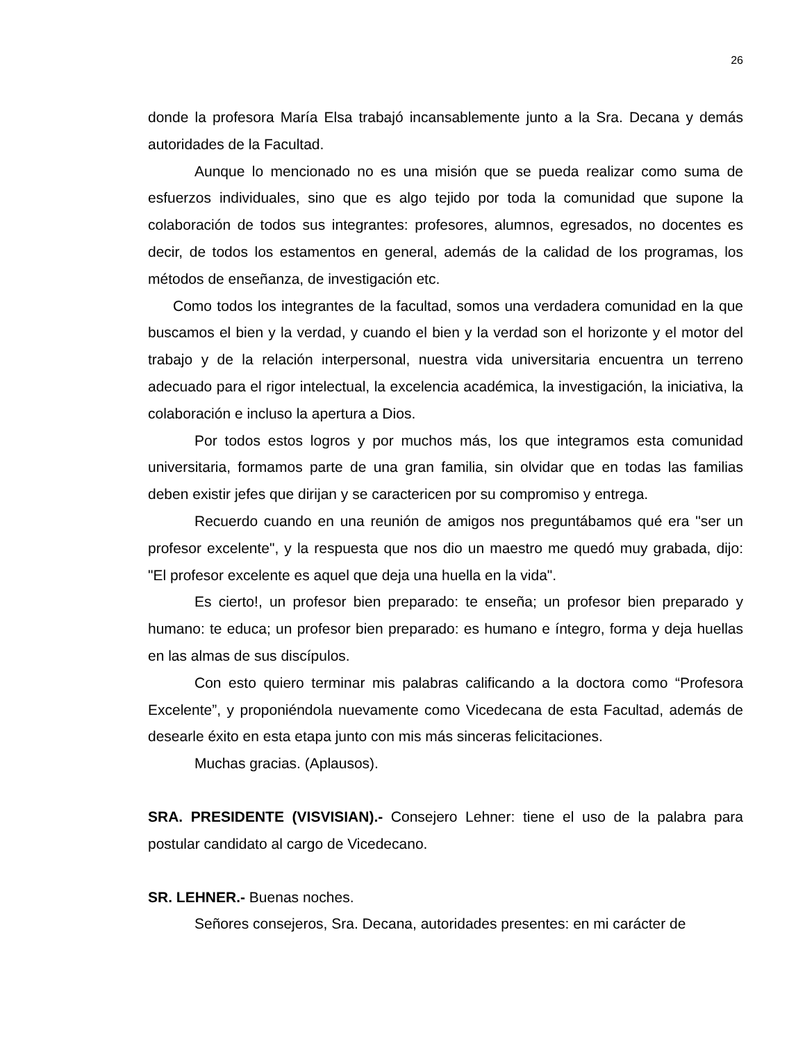26
donde la profesora María Elsa trabajó incansablemente junto a la Sra. Decana y demás autoridades de la Facultad.
Aunque lo mencionado no es una misión que se pueda realizar como suma de esfuerzos individuales, sino que es algo tejido por toda la comunidad que supone la colaboración de todos sus integrantes: profesores, alumnos, egresados, no docentes es decir, de todos los estamentos en general, además de la calidad de los programas, los métodos de enseñanza, de investigación etc.
Como todos los integrantes de la facultad, somos una verdadera comunidad en la que buscamos el bien y la verdad, y cuando el bien y la verdad son el horizonte y el motor del trabajo y de la relación interpersonal, nuestra vida universitaria encuentra un terreno adecuado para el rigor intelectual, la excelencia académica, la investigación, la iniciativa, la colaboración e incluso la apertura a Dios.
Por todos estos logros y por muchos más, los que integramos esta comunidad universitaria, formamos parte de una gran familia, sin olvidar que en todas las familias deben existir jefes que dirijan y se caractericen por su compromiso y entrega.
Recuerdo cuando en una reunión de amigos nos preguntábamos qué era "ser un profesor excelente", y la respuesta que nos dio un maestro me quedó muy grabada, dijo: "El profesor excelente es aquel que deja una huella en la vida".
Es cierto!, un profesor bien preparado: te enseña; un profesor bien preparado y humano: te educa; un profesor bien preparado: es humano e íntegro, forma y deja huellas en las almas de sus discípulos.
Con esto quiero terminar mis palabras calificando a la doctora como “Profesora Excelente”, y proponiéndola nuevamente como Vicedecana de esta Facultad, además de desearle éxito en esta etapa junto con mis más sinceras felicitaciones.
Muchas gracias. (Aplausos).
SRA. PRESIDENTE (VISVISIAN).- Consejero Lehner: tiene el uso de la palabra para postular candidato al cargo de Vicedecano.
SR. LEHNER.- Buenas noches.
Señores consejeros, Sra. Decana, autoridades presentes: en mi carácter de